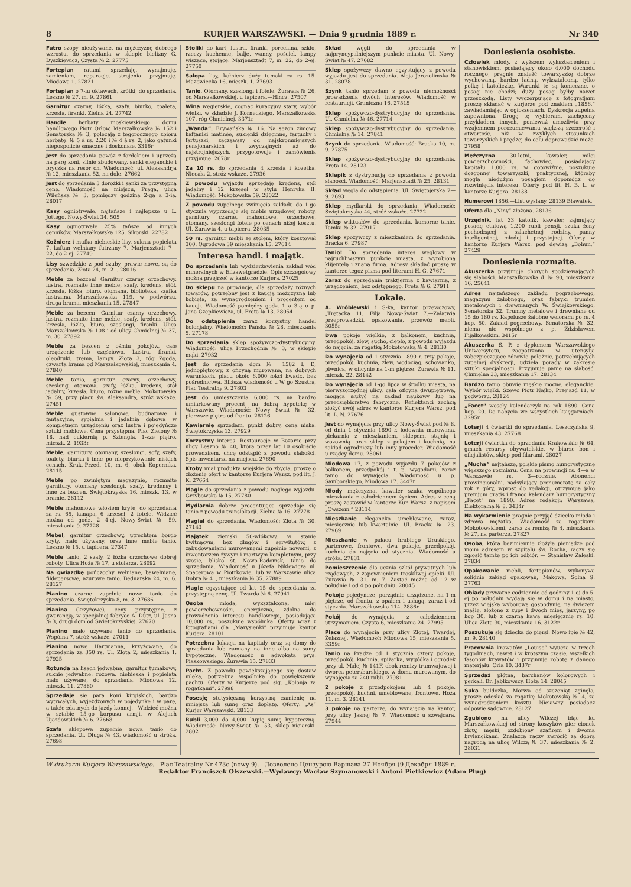8 KURJER WARSZAWSKI. — Dnia 9 grudnia 1889 r. Nr 340
Futro szopy nieużywane, na mężczyznę dobrego wzrostu, do sprzedania w sklepie bielizny G. Dyszkiewicz, Czysta № 2. 27775
Fortepian ratami sprzedaję, wynajmuję, zamieniam, reparacje, strojenia przyjmuję. Miodowa 1. 27821
Fortepian o 7-iu oktawach, krótki, do sprzedania. Leszno № 27, m. 9. 27861
Garnitur czarny, łóżka, szafy, biurko, toaleta, krzesła, firanki. Zielna 24. 27742
Handle herbaty moskiewskiego domu handlowego Piotr Orłow, Marszałkowska № 152 i Senatorska № 3, polecają z tegorocznego zbioru herbatę: № 5 à rs. 2,20 i № 4 à rs. 2, jako gatunki niepospolicie smaczne i doskonałe. 3316r
Jest do sprzedania powóz z fordekiem i uprzężą na parę koni, silnie zbudowany, sanki eleganckie i bryczka na resor ch. Wiadomość: ul. Aleksandrja № 12, mieszkania 52, na dole. 27662
Jest do sprzedania 3 dorożki i sanki za przystępną cenę. Wiadomość na miejscu, Praga, ulica Wileńska № 3, pomiędzy godziną 2-gą a 3-ią. 28017
Kasy ogniotrwałe, najtańsze i najlepsze u L. Jottego. Nowy-Świat 34. 505
Kasy ogniotrwałe 25% tańsze od innych cenników. Marszałkowska 125. Sikorski. 22782
Kożnierz i mufka niebieskie lisy, suknia popielata 7, kaftan wełniany futrzany 7. Marjensztadt 7—22, do 2-ej. 27749
Lisy szwedzkie z pod szuby, prawie nowe, są do sprzedania. Złota 24, m. 21. 28016
Meble za bezcen! Garnitur czarny, orzechowy, lustra, rozmaite inne meble, szafy, kredens, stół, krzesła, łóżka, biuro, otomana, biblioteka, szafka lustrzana. Marszałkowska 119, w podwórzu, druga brama, mieszkania 15. 27847
Meble za bezcen! Garnitur czarny orzechowy, lustra, rozmaite inne meble, szafy, kredens, stół, krzesła, łóżka, biuro, szeslongi, firanki. Ulica Marszałkowska № 108 i od ulicy Chmielnej № 37, m. 30. 27892
Meble za bezcen z ośmiu pokojów, całe urządzenie lub częściowo. Lustra, firanki, oleodruki, trema, lampy. Złota 3, róg Zgoda, czwarta brama od Marszałkowskiej, mieszkania 4. 27840
Meble tanio, garnitur czarny, orzechowy, szeslong, otomana, szafy, łóżka, kredens, stół jadalny, krzesła, biuro, różne meble. Mokotowska № 59, przy placu św. Aleksandra, stróż wskaże. 27451
Meble gustowne salonowe, budnarowe i fantazyjne, sypialnia i jadalnia dębowa w kompletnem urządzeniu oraz lustra i pojedyńcze sztuki meblowe. Cena przystępna. Plac Zielony № 18, nad cukiernią p. Sztengla, 1-sze piętro, mieszk. 2. 1933r
Meble, garnitury, otomany, szeslongi, sofy, szafy, toalety, biurka i inne po nieprzykowanie niskich cenach. Krak.-Przed. 10, m. 6, obok Kopernika. 28115
Meble po zwiniętym magazynie, rozmaite garnitury, otomany szeslongi, szafy, kredensy i inne za bezcen. Świętokrzyska 16, mieszk. 13, w bramie. 28112
Meble mahoniowe włosiem kryte, do sprzedania za rs. 65, kanapa, 6 krzeseł, 2 fotele. Widzieć można od godz. 2—4-ej. Nowy-Świat № 59, mieszkania 9. 27728
Mebel, garnitur orzechowy, utrechtem bordo kryty, mało używany, oraz inne meble tanio. Leszno № 15, u tapicera. 27347
Meble tanio, 2 szafy, 2 łóżka orzechowe dobrej roboty. Ulica Hoża № 17, u stolarza. 28092
Na gwiazdkę pończochy wełniane, bawełniane, fildepersowe, ażurowe tanio. Bednarska 24, m. 6. 28127
Pianino czarne zupełnie nowe tanio do sprzedania. Świętokrzyska 8, m. 3. 27686
Pianina (krzyżowe), ceny przystępne, z gwarancją, w specjalnej fabryce A. Dütz, ul. Jasna № 3, drugi dom od Świętokrzyskiej. 27670
Pianino mało używane tanio do sprzedania. Wspólna 7, stróż wskaże. 27011
Pianino nowe Hartmanna, krzyżowane, do sprzedania za 350 rs. Ul. Złota 2, mieszkania 1. 27925
Rotunda na lisach jedwabna, garnitur tumakowy, suknie jedwabne: różowa, niebieska i popielata mało używane, do sprzedania. Miodowa 12, mieszk. 11. 27880
Sprzedaje się para koni kirgiskich, bardzo wytrwałych, wyjeżdżonych w pojedynkę i w parę, a także zdatnych do jazdy konnej.—Widzieć można w sztabie 15-go korpusu armji, w Alejach Ujazdowskich № 6. 27668
Szafa sklepowa zupełnie nowa tanio do sprzedania. Ul. Długa № 43, wiadomość u stróża. 27698
Stoliki do kart, lustra, firanki, porcelana, szkło, rzeczy kuchenne, balje, wanny, pościel, lampy wiszące, stojące. Marjensztadt 7, m. 22, do 2-ej. 27750
Salopa lisy, kołnierz duży tumaki za rs. 15. Mazowiecka 16, mieszk. 1. 27693
Tanio, Otomany, szeslongi i fotele. Żurawia № 26, od Marszałkowskiej, u tapicera.—Hincz. 27507
Wina węgierskie, cognac kuracyjny stary, wybór wielki, w składzie J. Korneckiego, Marszałkowska 107, róg Chmielnej. 3371r
„Wanda”, Erywańska № 16. Na sezon zimowy kaftaniki matinée, sukienki dziecinne, fartuchy i fartuszki, zacząwszy od najskromniejszych pensjonarskich i zwyczajnych aż do najstrojniejszych, przygotowuje i zamówienia przyjmuje. 2678r
Za 10 rs. do sprzedania 4 krzesła i kozetka. Niecała 2, stróż wskaże. 27936
Z powodu wyjazdu sprzedaję kredens, stół jadalny i 12 krzeseł w stylu Henryka II. Wiadomość: Mokotowska 59. 28022
Z powodu zupełnego zwinięcia zakładu do 1-go stycznia wyprzedaje się meble urzędowej roboty, garnitury czarne, mahoniowe, orzechowe, otomany, szeslongi fotele po cenach niżej kosztu. Ul. Żurawia 4, u tapicera. 28035
50 rs. garnitur mebli ze stołem, który kosztował 300. Ogrodowa 39 mieszkania 15. 27614
Interesa handl. i majątk.
Do sprzedania lub wydzierżawienia zakład wód mineralnych w Elizawetgradzie. Opis szczegółowy można przejrzeć w kantorze Kurjera. 27025
Do sklepu na prowincję, dla sprzedaży różnych towarów, potrzebny jest z kaucją mężczyzna lub kobieta, za wynagrodzeniem i procentem od kaucji. Wiadomość pomiędzy godz. 1 a 3-ą u p. Jana Czepkiewicza, ul. Freta № 13. 28054
Do odstąpienia zaraz korzystny handel kolonjalny. Wiadomość: Pańska № 28, mieszkania 5. 27178
Do sprzedania sklep spożywczo-dystrybucyjny. Wiadomość: ulica Przechodnia № 3, w sklepie mąki. 27932
Jest do sprzedania dom № 1582 l. D, jednopiętrowy, z oficyną murowana, na dobrych warunkach, placu około 6,000 łokci kwadr., bez pośrednictwa. Bliższa wiadomość u W go Szustra, Plac Teatralny 9. 27803
Jest do umieszczenia 6,000 rs. na bardzo umiarkowany procent, na dobrą hypotekę w Warszawie. Wiadomość: Nowy Świat № 32, pierwsze piętro od frontu. 28126
Kawiarnię sprzedam, punkt dobry, cena niska. Świętokrzyska 13. 27929
Korzystny interes. Restaurację w Bazarze przy ulicy Leszno № 40, którą przez lat 10 osobiście prowadziłem, chcę odstąpić z powodu słabości. Spis inwentarza na miejscu. 27690
Ktoby miał produkta wiejskie do zbycia, proszę o złożenie ofert w kantorze Kurjera Warsz. pod lit. J. K. 27664
Magle do sprzedania z powodu nagłego wyjazdu. Grzybowska № 15. 27780
Mydlarnia dobrze procentująca sprzedaje się tanio z powodu translokacji. Zielna № 16. 27778
Magiel do sprzedania. Wiadomość: Złota № 30. 27143
Majątek ziemski 50-włókowy, w stanie kwitnącym, bez długów i serwitutów, z zabudowaniami murowanemi zupełnie nowemi, z inwentarzem żywym i martwym kompletnym, przy szosie, blisko st. Nowo-Radomsk, tanio do sprzedania. Wiadomość u Józefa Niklewicza ul. Spacerowa w Piotrkowie, lub w Warszawie ulica Dobra № 41, mieszkania № 35. 27889
Magle egzystujące od lat 15 do sprzedania za przystępną cenę. Ul. Twarda № 6. 27941
Osoba młoda, wykształcona, miej powierzchowności, energiczna, zdolna do prowadzenia interesu handlowego, posiadająca 10,000 rs., poszukuje wspólnika. Oferty wraz z fotografjami dla „Marysieńki” przyjmuje kantor Kurjera. 28101
Potrzebna lokacja na kapitały oraz są domy do sprzedania lub zamiany na inne albo na sumy hypoteczne. Wiadomość u adwokata prys. Piaskowskiego, Żurawia 15. 27833
Pacht. Z powodu powiększającego się dostaw mleka, potrzebna wspólnika do powiększenia pachtu. Oferty w Kurjerze pod sig. „Kolonja za rogatkami”. 27998
Posesję stutysięczną korzystną zamienię na mniejszą lub sumę oraz dopłatę. Oferty: „As” Kurjer Warszawski. 28133
Rubli 3,000 do 4,000 kupię sumę hypoteczną. Wiadomość: Nowy-Świat № 53, sklep niciarski. 28021
Skład węgli do sprzedania w najpryncypalniejszym punkcie miasta. Ul. Nowy-Świat № 47. 27682
Sklep spożywczy dawno egzystujący z powodu wyjazdu jest do sprzedania. Aleja Jerozolimska № 31. 28078
Szynk tanio sprzedam z powodu niemożności prowadzenia dwóch interesów. Wiadomość w restauracji, Graniczna 16. 27515
Sklep spożywczo-dystrybucyjny do sprzedania. Ul. Chmielna № 46. 27714
Sklep spożywczo-dystrybucyjny do sprzedania. Chmielna № 14. 27841
Szynk do sprzedania. Wiadomość: Bracka 10, m. 9. 27875
Sklep spożywczo-dystrybucyjny do sprzedania. Freta 14. 28123
Sklepik z dystrybucją do sprzedania z powodu słabości. Wiadomość: Marjensztadt № 25. 28131
Skład węgla do odstąpienia. Ul. Świętojerska 7—9. 26931
Sklep mydlarski do sprzedania. Wiadomość: Świętokrzyska 44, stróż wskaże. 27722
Sklep wiktuałów do sprzedania, komorne tanie. Tamka № 32. 27917
Sklep spożywczy z mieszkaniem do sprzedania. Bracka 6. 27987
Tanio! Do sprzedania interes węglowy w najruchliwszym punkcie miasta, z wyrobioną klijentelą i znaną firmą. Adresy składać proszę w kantorze tegoż pisma pod literami H. G. 27671
Zaraz do sprzedania traktjernia z kawiarnią, z urządzeniem, bez odstępnego. Freta № 6. 27911
Lokale.
A. Wróblewski i S-ka, kantor przewozowy, „Trętacka 11, Filja Nowy-Świat 7.—Załatwia przeprowadzki, opakowania, przewóz mebli. 3055r
Dwa pokoje wielkie, z balkonem, kuchnia, przedpokój, zlew, sucho, ciepło, z powodu wyjazdu do najęcia, za rogatką Mokotowską № 4. 28130
Do wynajęcia od 1 stycznia 1890 r. trzy pokoje, przedpokój, kuchnia, zlew, wodociąg, schowanko, piwnica, w oficynie na 1-m piętrze. Żurawia № 11, mieszk. 22. 28142
Do wynajęcia od 1-go lipca w środku miasta, na pierwszorzędnej ulicy, cała oficyna dwupiętrowa, mogąca służyć na zakład naukowy lub na przedsiębiorstwo fabryczne. Reflektanci zechcą złożyć swój adres w kantorze Kurjera Warsz. pod lit. L. N. 27676
Jest do wynajęcia przy ulicy Nowy-Świat pod № 8, od dnia 1 stycznia 1890 r. lodownia murowana, piekarnia z mieszkaniem, sklepem, stajnią i wozownią—oraz sklep z pokojem i kuchnią, na zakład ogrodniczy lub inny proceder. Wiadomość u rządcy domu. 28061
Miodowa 17, z powodu wyjazdu 7 pokojów z balkonem, przedpokój i t. p. wygodami, zaraz tanio do wynajęcia. Wiadomość u p. Samborskiego, Miodowa 17. 3447r
Młody mężczyzna, kawaler szuka wspólnego mieszkania z całodziennem życiem. Adres z ceną proszę zostawić w kantorze Kur. Warsz. z napisem „Owszem.” 28114
Mieszkanie elegancko umeblowane, zaraz, miesięcznie lub kwartalnie. Ul. Bracka № 23. 27969
Mieszkanie w pałacu hrabiego Uruskiego, parterowe, frontowe, dwa pokoje, przedpokój, kuchnia do najęcia od stycznia. Wiadomość u stróża. 27831
Pomieszczenie dla ucznia szkół prywatnych lub rządowych, z zapewnieniem troskliwej opieki. Ul. Żurawia № 31, m. 7. Zastać można od 12 w południe i od 4 po południu. 28045
Pokoje pojedyńcze, porządnie urządzone, na 1-m piętrze, od frontu, z opałem i usługą, zaraz i od stycznia. Marszałkowska 114. 2886r
Pokój do wynajęcia, z całodziennem utrzymaniem. Czysta 6, mieszkania 24. 27995
Place do wynajęcia przy ulicy Złotej, Twardej, Żelaznej. Wiadomość: Miodowa 15, mieszkania 5. 3359r
Tanio na Pradze od 1 stycznia cztery pokoje, przedpokój, kuchnia, spiżarka, wygódka i ogródek przy ul. Małej № 141F, obok remizy tramwajowej i dworca petersburskiego, w domu murowanym, do wynajęcia za 240 rubli. 27981
2 pokoje z przedpokojem, lub 4 pokoje, przedpokój, kuchni, umeblowane, frontowe. Hoża 11, m. 3. 28141
3 pokoje na parterze, do wynajęcia na kantor, przy ulicy Jasnej № 7. Wiadomość u szwajcara. 27944
Doniesienia osobiste.
Człowiek młody, z wyższem wykształceniem i stanowiskiem, posiadający około 4,000 dochodu rocznego, pragnie znaleźć towarzyszkę dobrze wychowaną, bardzo ładną, wykształconą, tylko polkę i katoliczkę. Warunki te są konieczne, o posag nie chodzi; duży posag byłby nawet przeszkodą. Listy wyczerpujące z fotografjami proszę składać w kurjerze pod znakiem „1856,” zawiadamiając w ogłoszeniach. Dyskrecja zupełna zapewniona. Drogę tę wybieram, zachęcony przykładem innych, ponieważ umożliwia przy wzajemnem porozumiewaniu większą szczerość i otwartość, niż w zwykłych stosunkach towarzyskich i prędzej do celu doprowadzić może. 27958
Mężczyzna 30-letni, kawaler, miłej powierzchowności, fachowiec, posiadający kapitału 1,000 rs. w gotowiźnie, poszukuje dozgonnej towarzyszki, praktycznej, któraby mogła niedużym posagiem dopomódz do rozwinięcia interesu. Oferty pod lit. H. B. L. w kantorze Kurjera. 28138
Numerowi 1856.—List wysłany. 28139 Bławatek.
Oferta dla „Niny” złożona. 28136
Urzędnik, lat 33 katolik, kawaler, zajmujący posadę etatową 1,200 rubli pensji, szuka żony pochodzącej z szlachetnej rodziny, panny inteligentnej, młodej i przystojnej. Oferty w kantorze Kurjera Warsz. pod dewizą „Bohun.” 27429
Doniesienia rozmaite.
Akuszerka przyjmuje chorych spodziewających się słabości. Marszałkowska d. № 90, mieszkania 16. 25641
Adres najtańszego zakładu pogrzebowego, magazynu żałobnego, oraz fabryki trumien metalowych i drewnianych W. Świejkowskiego, Senatorska 32. Trumny metalowe i drewniane od 15 do 180 rs. Kapelusze żałobne welorami po rs. 4 kop. 50. Zakład pogrzebowy, Senatorska № 32, niema nic wspólnego z p. Zdzisławem Fijałkowskim. 3415r
Akuszerka S. P. z dyplomem Warszawskiego Uniwersytetu, zaopatrzona w utensylja zabezpieczające zdrowie położnic, potrzebujących zupełnej dyskrecji, udziela porady w zakresie sztuki specjalności. Przyjmuje panie na słabość. Chmielna 33, mieszkania 17. 28134
Bardzo tanio obuwie męskie mocne, eleganckie. Wybór wielki. Szewc Piotr Najko, Przejazd 11, w podwórzu. 28124
„Facet” wesoły kalendarzyk na rok 1890. Cena kop. 20. Do nabycia we wszystkich księgarniach. 3295r
Loterji 4 ćwiartki do sprzedania. Leszczyńska 9, mieszkania 43. 27768
Loterji ćwiartka do sprzedania Krakowskie № 64, gmach resursy obywatelskie, w biurze bon i oficjalistów, sklep pod filarami. 28027
„Mucha” najtańsze, polskie pismo humorystyczne większego rozmiaru. Cena na prowincji rs. 4—a w Warszawie rs. 3—rocznie. Abonenci prowincjonalni, nadsyłający prenumeratę za cały rok z góry, wprost do redakcji, otrzymują jako premjum gratis i franco kalendarz humorystyczny „Facet” na 1890. Adres redakcji: Warszawa, Elektoralna № 8. 3434r
Na wykarmienie pragnie przyjąć dziecko młoda i zdrowa mężatka. Wiadomość za rogatkami Mokotowskiemi, zaraz za remizą № 4, mieszkania № 27, na parterze. 27827
Osoba, która bezimiennie złożyła pieniądze pod moim adresem w szpitalu św. Rocha, raczy się zgłosić tamże po ich odbiór. — Stanisław Zaleski. 27834
Opakowanie mebli, fortepianów, wykonywa solidnie zakład opakowań, Makowa, Solna 9. 27763
Obiady prywatne codziennie od godziny 1 ej do 5-ej po południu wydają się w domu i na miasto, przez wiejską wyborową gospodynię, na świeżem maśle, złożone z zupy i dwoch mięs, jarzyny, po kop 30, lub z czarną kawą miesięcznie rs. 10. Ulica Złota 30, mieszkania 16. 3122r
Poszukuje się dziecka do piersi. Nowo ipie № 42, m. 9. 28140
Pracownia krawatów „Louise” wyucza w trzech tygodniach, nawet i w krótszym czasie, wszelkich fasonów krawatów i przyjmuje robotę z danego materjału. Orla 10. 3437r
Sprzedaż płótna, barchanów kolorowych i perkali. Br. Jabłkowscy. Hoża 14. 28045
Suka buldożka, Morwa od szczeniąt zginęła, proszę odesłać za rogatkę Mokotowską № 4, za wynagrodzeniem kosztu. Niejawny posiadacz odpowie sądownie. 28127
Zgubiono na ulicy Wilczej idąc ku Marszałkowskiej od strony koszyków pier cionek złoty, męski, ozdobiony szafirem i dwoma brylancikami. Znalazca raczy zwrócić za dobrą nagrodą na ulicę Wilczą № 37, mieszkania № 2. 28031
W drukarni Kurjera Warszawskiego.—Plac Teatralny Nr 473c (nowy 9). Дозволено Цензурою Варшава 27 Ноября (9 Декабря 1889 г.
Redaktor Franciszek Olszewski.—Wydawcy: Wacław Szymanowski i Antoni Pietkiewicz (Adam Pług)